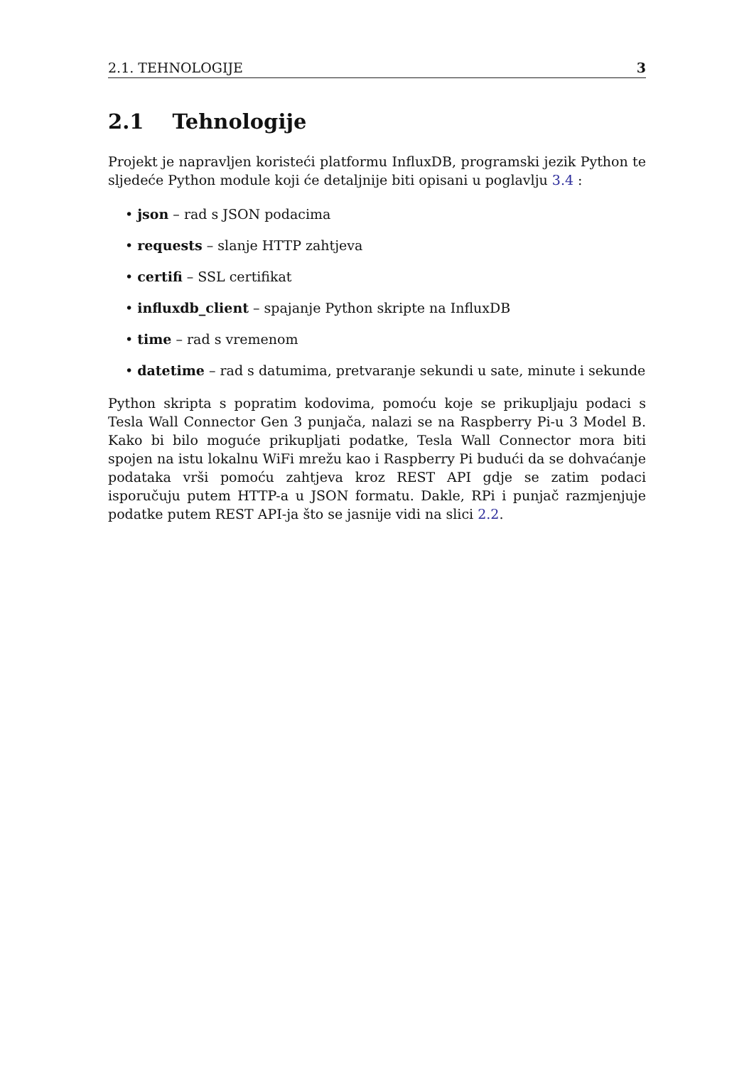2.1. TEHNOLOGIJE 3
2.1 Tehnologije
Projekt je napravljen koristeći platformu InfluxDB, programski jezik Python te sljedeće Python module koji će detaljnije biti opisani u poglavlju 3.4 :
• json – rad s JSON podacima
• requests – slanje HTTP zahtjeva
• certifi – SSL certifikat
• influxdb_client – spajanje Python skripte na InfluxDB
• time – rad s vremenom
• datetime – rad s datumima, pretvaranje sekundi u sate, minute i sekunde
Python skripta s popratim kodovima, pomoću koje se prikupljaju podaci s Tesla Wall Connector Gen 3 punjača, nalazi se na Raspberry Pi-u 3 Model B. Kako bi bilo moguće prikupljati podatke, Tesla Wall Connector mora biti spojen na istu lokalnu WiFi mrežu kao i Raspberry Pi budući da se dohvaćanje podataka vrši pomoću zahtjeva kroz REST API gdje se zatim podaci isporučuju putem HTTP-a u JSON formatu. Dakle, RPi i punjač razmjenjuje podatke putem REST API-ja što se jasnije vidi na slici 2.2.